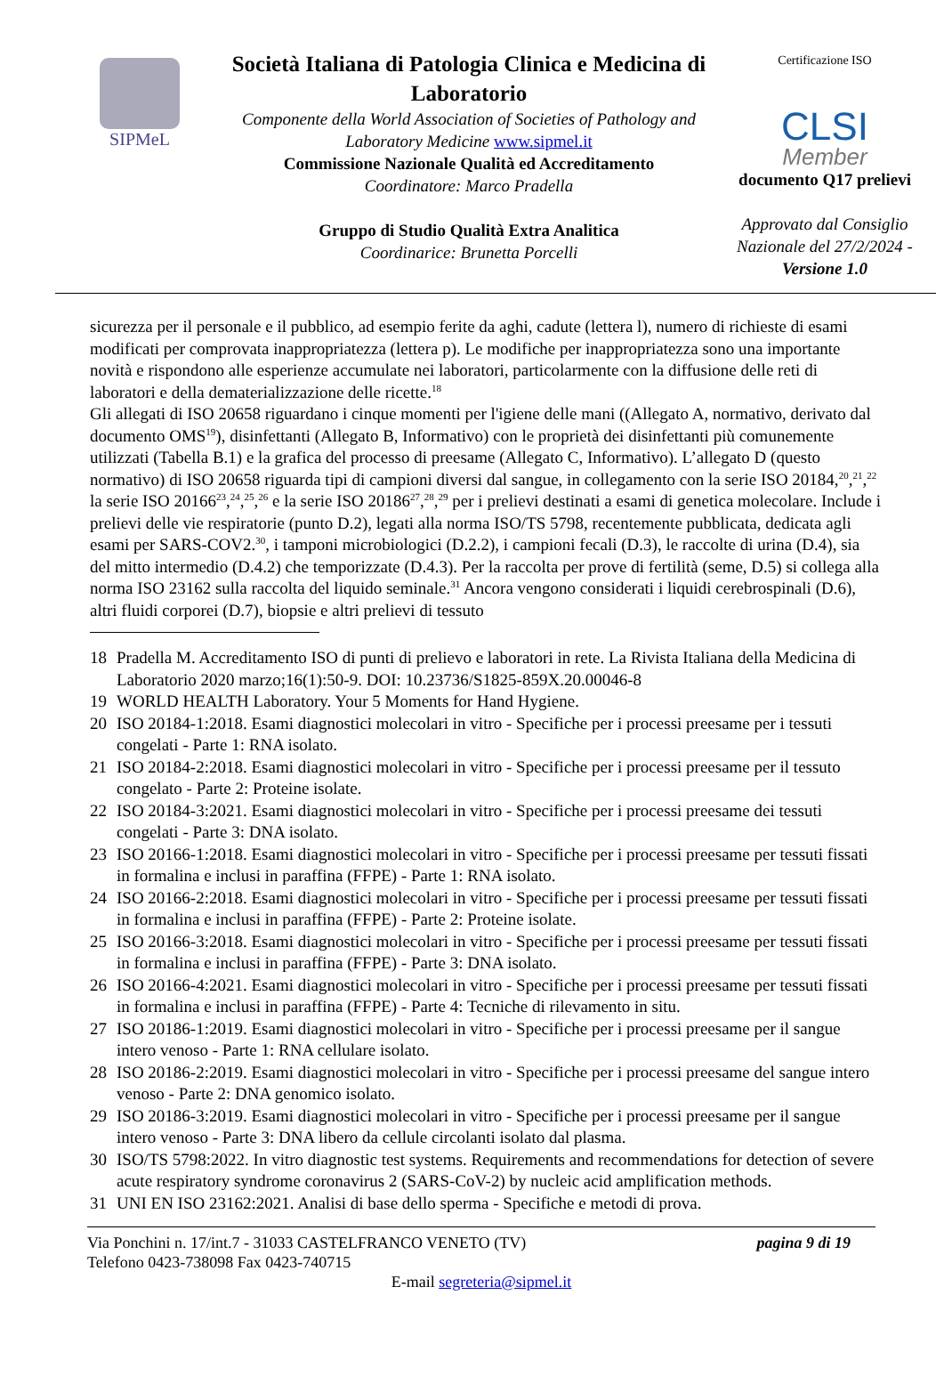SIPMeL
Società Italiana di Patologia Clinica e Medicina di Laboratorio
Componente della World Association of Societies of Pathology and Laboratory Medicine www.sipmel.it
Commissione Nazionale Qualità ed Accreditamento
Coordinatore: Marco Pradella
Gruppo di Studio Qualità Extra Analitica
Coordinarice: Brunetta Porcelli
Certificazione ISO
CLSI
Member
documento Q17 prelievi
Approvato dal Consiglio Nazionale del 27/2/2024 - Versione 1.0
sicurezza per il personale e il pubblico, ad esempio ferite da aghi, cadute (lettera l), numero di richieste di esami modificati per comprovata inappropriatezza (lettera p). Le modifiche per inappropriatezza sono una importante novità e rispondono alle esperienze accumulate nei laboratori, particolarmente con la diffusione delle reti di laboratori e della dematerializzazione delle ricette.<sup>18</sup>
Gli allegati di ISO 20658 riguardano i cinque momenti per l'igiene delle mani ((Allegato A, normativo, derivato dal documento OMS<sup>19</sup>), disinfettanti (Allegato B, Informativo) con le proprietà dei disinfettanti più comunemente utilizzati (Tabella B.1) e la grafica del processo di preesame (Allegato C, Informativo). L’allegato D (questo normativo) di ISO 20658 riguarda tipi di campioni diversi dal sangue, in collegamento con la serie ISO 20184,<sup>20</sup>,<sup>21</sup>,<sup>22</sup> la serie ISO 20166<sup>23</sup>,<sup>24</sup>,<sup>25</sup>,<sup>26</sup> e la serie ISO 20186<sup>27</sup>,<sup>28</sup>,<sup>29</sup> per i prelievi destinati a esami di genetica molecolare. Include i prelievi delle vie respiratorie (punto D.2), legati alla norma ISO/TS 5798, recentemente pubblicata, dedicata agli esami per SARS-COV2.<sup>30</sup>, i tamponi microbiologici (D.2.2), i campioni fecali (D.3), le raccolte di urina (D.4), sia del mitto intermedio (D.4.2) che temporizzate (D.4.3). Per la raccolta per prove di fertilità (seme, D.5) si collega alla norma ISO 23162 sulla raccolta del liquido seminale.<sup>31</sup> Ancora vengono considerati i liquidi cerebrospinali (D.6), altri fluidi corporei (D.7), biopsie e altri prelievi di tessuto
18 Pradella M. Accreditamento ISO di punti di prelievo e laboratori in rete. La Rivista Italiana della Medicina di Laboratorio 2020 marzo;16(1):50-9. DOI: 10.23736/S1825-859X.20.00046-8
19 WORLD HEALTH Laboratory. Your 5 Moments for Hand Hygiene.
20 ISO 20184-1:2018. Esami diagnostici molecolari in vitro - Specifiche per i processi preesame per i tessuti congelati - Parte 1: RNA isolato.
21 ISO 20184-2:2018. Esami diagnostici molecolari in vitro - Specifiche per i processi preesame per il tessuto congelato - Parte 2: Proteine isolate.
22 ISO 20184-3:2021. Esami diagnostici molecolari in vitro - Specifiche per i processi preesame dei tessuti congelati - Parte 3: DNA isolato.
23 ISO 20166-1:2018. Esami diagnostici molecolari in vitro - Specifiche per i processi preesame per tessuti fissati in formalina e inclusi in paraffina (FFPE) - Parte 1: RNA isolato.
24 ISO 20166-2:2018. Esami diagnostici molecolari in vitro - Specifiche per i processi preesame per tessuti fissati in formalina e inclusi in paraffina (FFPE) - Parte 2: Proteine isolate.
25 ISO 20166-3:2018. Esami diagnostici molecolari in vitro - Specifiche per i processi preesame per tessuti fissati in formalina e inclusi in paraffina (FFPE) - Parte 3: DNA isolato.
26 ISO 20166-4:2021. Esami diagnostici molecolari in vitro - Specifiche per i processi preesame per tessuti fissati in formalina e inclusi in paraffina (FFPE) - Parte 4: Tecniche di rilevamento in situ.
27 ISO 20186-1:2019. Esami diagnostici molecolari in vitro - Specifiche per i processi preesame per il sangue intero venoso - Parte 1: RNA cellulare isolato.
28 ISO 20186-2:2019. Esami diagnostici molecolari in vitro - Specifiche per i processi preesame del sangue intero venoso - Parte 2: DNA genomico isolato.
29 ISO 20186-3:2019. Esami diagnostici molecolari in vitro - Specifiche per i processi preesame per il sangue intero venoso - Parte 3: DNA libero da cellule circolanti isolato dal plasma.
30 ISO/TS 5798:2022. In vitro diagnostic test systems. Requirements and recommendations for detection of severe acute respiratory syndrome coronavirus 2 (SARS-CoV-2) by nucleic acid amplification methods.
31 UNI EN ISO 23162:2021. Analisi di base dello sperma - Specifiche e metodi di prova.
Via Ponchini n. 17/int.7 - 31033 CASTELFRANCO VENETO (TV) pagina 9 di 19
Telefono 0423-738098 Fax 0423-740715
E-mail segreteria@sipmel.it